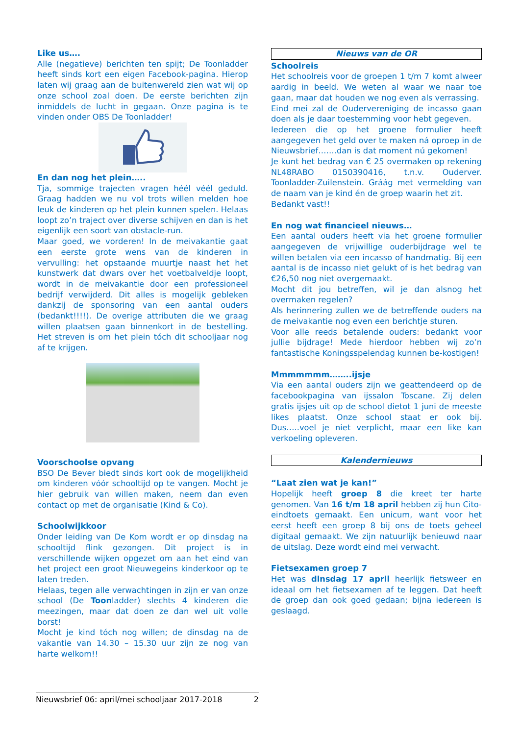Like us….
Alle (negatieve) berichten ten spijt; De Toonladder heeft sinds kort een eigen Facebook-pagina. Hierop laten wij graag aan de buitenwereld zien wat wij op onze school zoal doen. De eerste berichten zijn inmiddels de lucht in gegaan. Onze pagina is te vinden onder OBS De Toonladder!
En dan nog het plein…..
Tja, sommige trajecten vragen héél véél geduld. Graag hadden we nu vol trots willen melden hoe leuk de kinderen op het plein kunnen spelen. Helaas loopt zo’n traject over diverse schijven en dan is het eigenlijk een soort van obstacle-run.
Maar goed, we vorderen! In de meivakantie gaat een eerste grote wens van de kinderen in vervulling: het opstaande muurtje naast het het kunstwerk dat dwars over het voetbalveldje loopt, wordt in de meivakantie door een professioneel bedrijf verwijderd. Dit alles is mogelijk gebleken dankzij de sponsoring van een aantal ouders (bedankt!!!!). De overige attributen die we graag willen plaatsen gaan binnenkort in de bestelling. Het streven is om het plein tóch dit schooljaar nog af te krijgen.
Voorschoolse opvang
BSO De Bever biedt sinds kort ook de mogelijkheid om kinderen vóór schooltijd op te vangen. Mocht je hier gebruik van willen maken, neem dan even contact op met de organisatie (Kind & Co).
Schoolwijkkoor
Onder leiding van De Kom wordt er op dinsdag na schooltijd flink gezongen. Dit project is in verschillende wijken opgezet om aan het eind van het project een groot Nieuwegeins kinderkoor op te laten treden.
Helaas, tegen alle verwachtingen in zijn er van onze school (De Toonladder) slechts 4 kinderen die meezingen, maar dat doen ze dan wel uit volle borst!
Mocht je kind tóch nog willen; de dinsdag na de vakantie van 14.30 – 15.30 uur zijn ze nog van harte welkom!!
Nieuws van de OR
Schoolreis
Het schoolreis voor de groepen 1 t/m 7 komt alweer aardig in beeld. We weten al waar we naar toe gaan, maar dat houden we nog even als verrassing.
Eind mei zal de Oudervereniging de incasso gaan doen als je daar toestemming voor hebt gegeven.
Iedereen die op het groene formulier heeft aangegeven het geld over te maken ná oproep in de Nieuwsbrief…….dan is dat moment nú gekomen!
Je kunt het bedrag van € 25 overmaken op rekening NL48RABO 0150390416, t.n.v. Ouderver. Toonladder-Zuilenstein. Gráág met vermelding van de naam van je kind én de groep waarin het zit.
Bedankt vast!!
En nog wat financieel nieuws…
Een aantal ouders heeft via het groene formulier aangegeven de vrijwillige ouderbijdrage wel te willen betalen via een incasso of handmatig. Bij een aantal is de incasso niet gelukt of is het bedrag van €26,50 nog niet overgemaakt.
Mocht dit jou betreffen, wil je dan alsnog het overmaken regelen?
Als herinnering zullen we de betreffende ouders na de meivakantie nog even een berichtje sturen.
Voor alle reeds betalende ouders: bedankt voor jullie bijdrage! Mede hierdoor hebben wij zo’n fantastische Koningsspelendag kunnen be-kostigen!
Mmmmmmm……..ijsje
Via een aantal ouders zijn we geattendeerd op de facebookpagina van ijssalon Toscane. Zij delen gratis ijsjes uit op de school dietot 1 juni de meeste likes plaatst. Onze school staat er ook bij. Dus…..voel je niet verplicht, maar een like kan verkoeling opleveren.
Kalendernieuws
“Laat zien wat je kan!”
Hopelijk heeft groep 8 die kreet ter harte genomen. Van 16 t/m 18 april hebben zij hun Cito-eindtoets gemaakt. Een unicum, want voor het eerst heeft een groep 8 bij ons de toets geheel digitaal gemaakt. We zijn natuurlijk benieuwd naar de uitslag. Deze wordt eind mei verwacht.
Fietsexamen groep 7
Het was dinsdag 17 april heerlijk fietsweer en ideaal om het fietsexamen af te leggen. Dat heeft de groep dan ook goed gedaan; bijna iedereen is geslaagd.
Nieuwsbrief 06: april/mei schooljaar 2017-2018 2